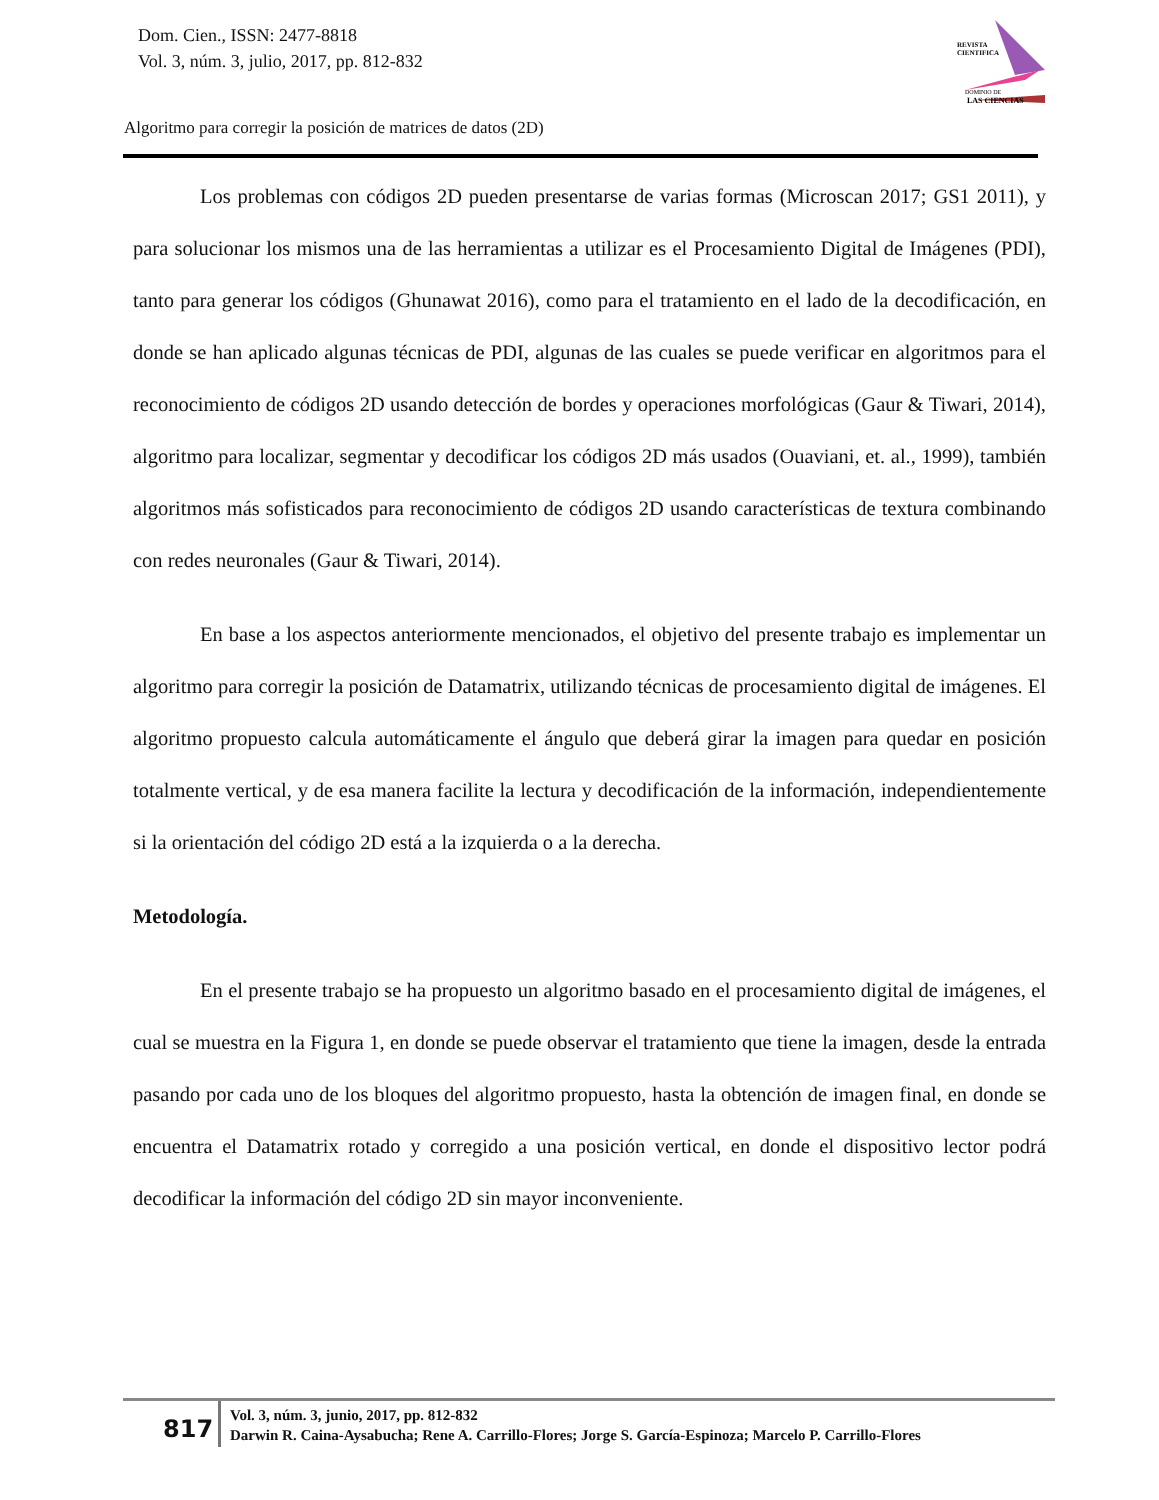Dom. Cien., ISSN: 2477-8818
Vol. 3, núm. 3, julio, 2017, pp. 812-832
REVISTA
CIENTIFICA
DOMINIO DE
LAS CIENCIAS
Algoritmo para corregir la posición de matrices de datos (2D)
Los problemas con códigos 2D pueden presentarse de varias formas (Microscan 2017; GS1 2011), y para solucionar los mismos una de las herramientas a utilizar es el Procesamiento Digital de Imágenes (PDI), tanto para generar los códigos (Ghunawat 2016), como para el tratamiento en el lado de la decodificación, en donde se han aplicado algunas técnicas de PDI, algunas de las cuales se puede verificar en algoritmos para el reconocimiento de códigos 2D usando detección de bordes y operaciones morfológicas (Gaur & Tiwari, 2014), algoritmo para localizar, segmentar y decodificar los códigos 2D más usados (Ouaviani, et. al., 1999), también algoritmos más sofisticados para reconocimiento de códigos 2D usando características de textura combinando con redes neuronales (Gaur & Tiwari, 2014).
En base a los aspectos anteriormente mencionados, el objetivo del presente trabajo es implementar un algoritmo para corregir la posición de Datamatrix, utilizando técnicas de procesamiento digital de imágenes. El algoritmo propuesto calcula automáticamente el ángulo que deberá girar la imagen para quedar en posición totalmente vertical, y de esa manera facilite la lectura y decodificación de la información, independientemente si la orientación del código 2D está a la izquierda o a la derecha.
Metodología.
En el presente trabajo se ha propuesto un algoritmo basado en el procesamiento digital de imágenes, el cual se muestra en la Figura 1, en donde se puede observar el tratamiento que tiene la imagen, desde la entrada pasando por cada uno de los bloques del algoritmo propuesto, hasta la obtención de imagen final, en donde se encuentra el Datamatrix rotado y corregido a una posición vertical, en donde el dispositivo lector podrá decodificar la información del código 2D sin mayor inconveniente.
817
Vol. 3, núm. 3, junio, 2017, pp. 812-832
Darwin R. Caina-Aysabucha; Rene A. Carrillo-Flores; Jorge S. García-Espinoza; Marcelo P. Carrillo-Flores